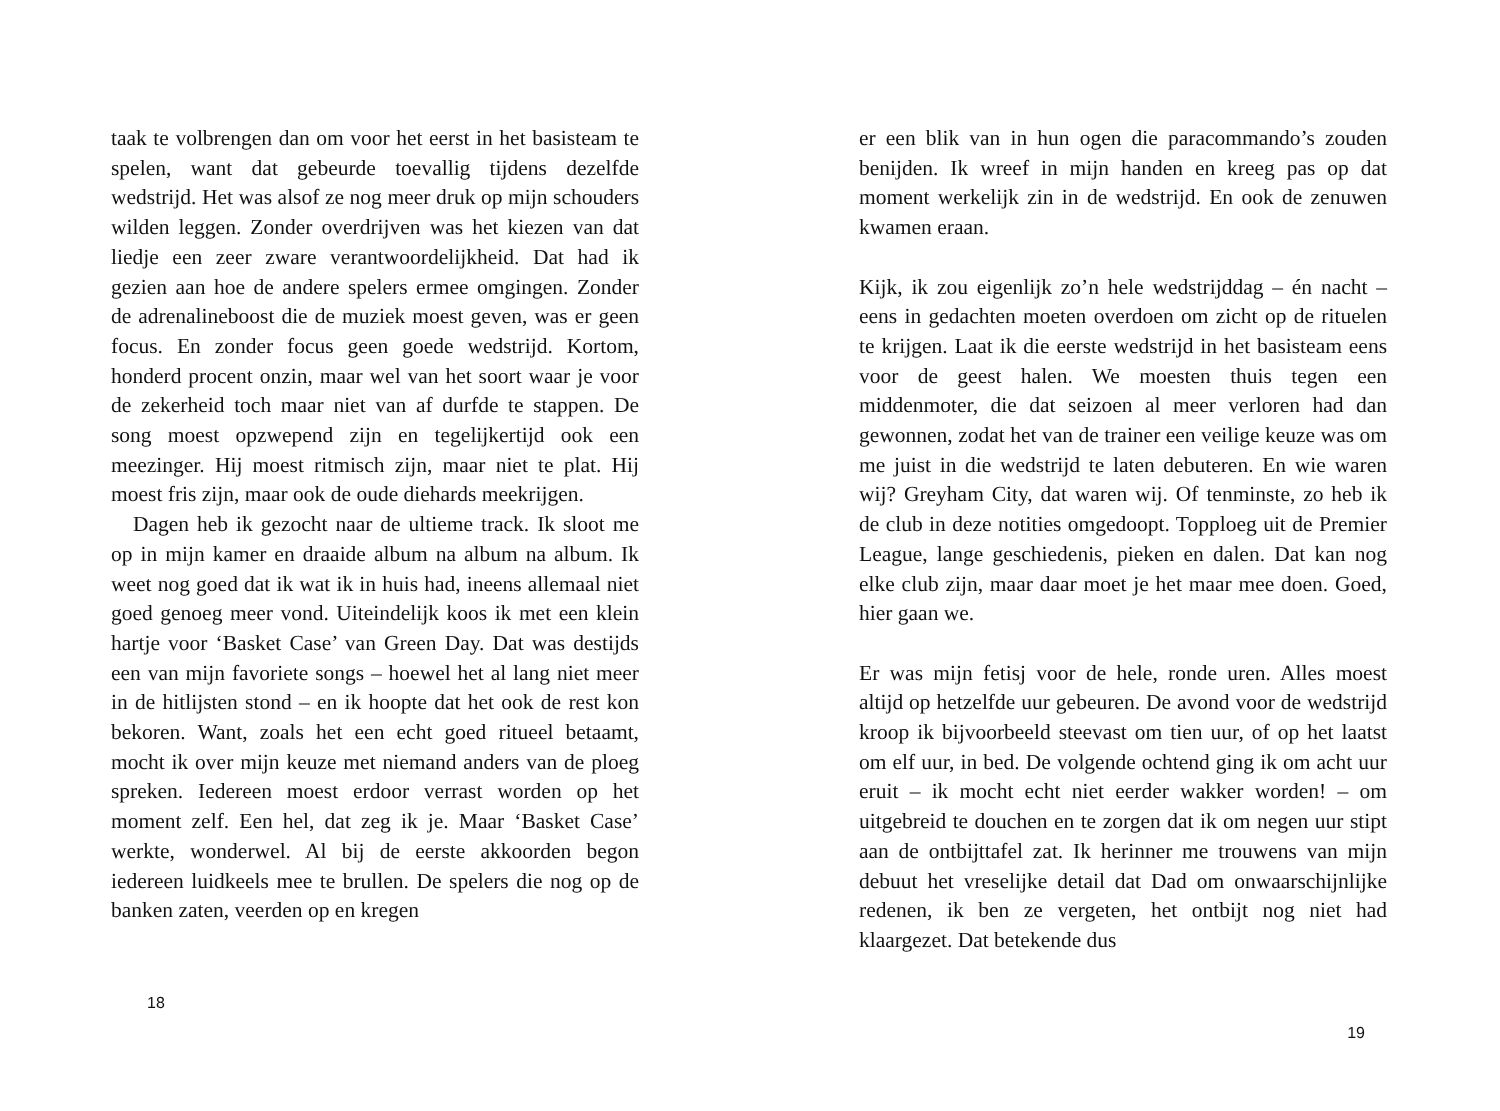taak te volbrengen dan om voor het eerst in het basisteam te spelen, want dat gebeurde toevallig tijdens dezelfde wedstrijd. Het was alsof ze nog meer druk op mijn schouders wilden leggen. Zonder overdrijven was het kiezen van dat liedje een zeer zware verantwoordelijkheid. Dat had ik gezien aan hoe de andere spelers ermee omgingen. Zonder de adrenalineboost die de muziek moest geven, was er geen focus. En zonder focus geen goede wedstrijd. Kortom, honderd procent onzin, maar wel van het soort waar je voor de zekerheid toch maar niet van af durfde te stappen. De song moest opzwepend zijn en tegelijkertijd ook een meezinger. Hij moest ritmisch zijn, maar niet te plat. Hij moest fris zijn, maar ook de oude diehards meekrijgen.
Dagen heb ik gezocht naar de ultieme track. Ik sloot me op in mijn kamer en draaide album na album na album. Ik weet nog goed dat ik wat ik in huis had, ineens allemaal niet goed genoeg meer vond. Uiteindelijk koos ik met een klein hartje voor ‘Basket Case’ van Green Day. Dat was destijds een van mijn favoriete songs – hoewel het al lang niet meer in de hitlijsten stond – en ik hoopte dat het ook de rest kon bekoren. Want, zoals het een echt goed ritueel betaamt, mocht ik over mijn keuze met niemand anders van de ploeg spreken. Iedereen moest erdoor verrast worden op het moment zelf. Een hel, dat zeg ik je. Maar ‘Basket Case’ werkte, wonderwel. Al bij de eerste akkoorden begon iedereen luidkeels mee te brullen. De spelers die nog op de banken zaten, veerden op en kregen
18
er een blik van in hun ogen die paracommando’s zouden benijden. Ik wreef in mijn handen en kreeg pas op dat moment werkelijk zin in de wedstrijd. En ook de zenuwen kwamen eraan.
Kijk, ik zou eigenlijk zo’n hele wedstrijddag – én nacht – eens in gedachten moeten overdoen om zicht op de rituelen te krijgen. Laat ik die eerste wedstrijd in het basisteam eens voor de geest halen. We moesten thuis tegen een middenmoter, die dat seizoen al meer verloren had dan gewonnen, zodat het van de trainer een veilige keuze was om me juist in die wedstrijd te laten debuteren. En wie waren wij? Greyham City, dat waren wij. Of tenminste, zo heb ik de club in deze notities omgedoopt. Topploeg uit de Premier League, lange geschiedenis, pieken en dalen. Dat kan nog elke club zijn, maar daar moet je het maar mee doen. Goed, hier gaan we.
Er was mijn fetisj voor de hele, ronde uren. Alles moest altijd op hetzelfde uur gebeuren. De avond voor de wedstrijd kroop ik bijvoorbeeld steevast om tien uur, of op het laatst om elf uur, in bed. De volgende ochtend ging ik om acht uur eruit – ik mocht echt niet eerder wakker worden! – om uitgebreid te douchen en te zorgen dat ik om negen uur stipt aan de ontbijttafel zat. Ik herinner me trouwens van mijn debuut het vreselijke detail dat Dad om onwaarschijnlijke redenen, ik ben ze vergeten, het ontbijt nog niet had klaargezet. Dat betekende dus
19